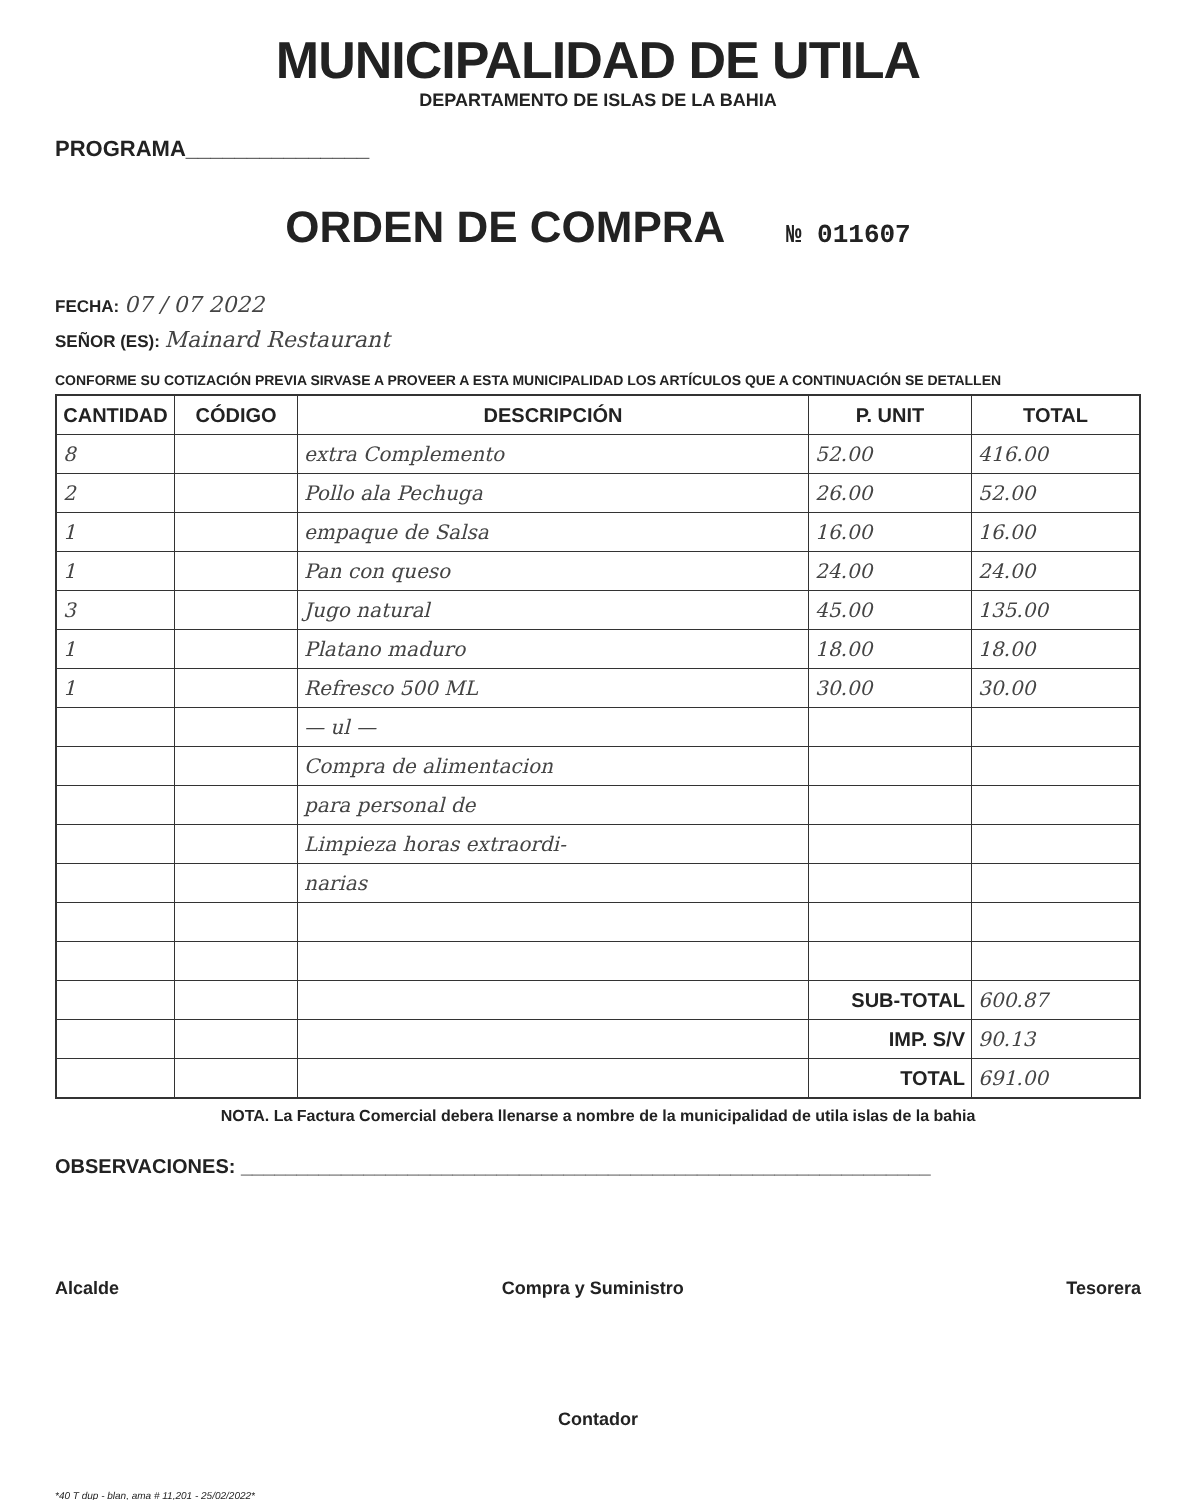MUNICIPALIDAD DE UTILA
DEPARTAMENTO DE ISLAS DE LA BAHIA
PROGRAMA_______________
ORDEN DE COMPRA № 011607
FECHA: 07 / 07 2022
SEÑOR (ES): Mainard Restaurant
CONFORME SU COTIZACIÓN PREVIA SIRVASE A PROVEER A ESTA MUNICIPALIDAD LOS ARTÍCULOS QUE A CONTINUACIÓN SE DETALLEN
| CANTIDAD | CÓDIGO | DESCRIPCIÓN | P. UNIT | TOTAL |
| --- | --- | --- | --- | --- |
| 8 | | extra Complemento | 52.00 | 416.00 |
| 2 | | Pollo ala Pechuga | 26.00 | 52.00 |
| 1 | | empaque de Salsa | 16.00 | 16.00 |
| 1 | | Pan con queso | 24.00 | 24.00 |
| 3 | | Jugo natural | 45.00 | 135.00 |
| 1 | | Platano maduro | 18.00 | 18.00 |
| 1 | | Refresco 500 ML | 30.00 | 30.00 |
| | | — ul — | | |
| | | Compra de alimentacion | | |
| | | para personal de | | |
| | | Limpieza horas extraordi- | | |
| | | narias | | |
| | | | SUB-TOTAL | 600.87 |
| | | | IMP. S/V | 90.13 |
| | | | TOTAL | 691.00 |
NOTA. La Factura Comercial debera llenarse a nombre de la municipalidad de utila islas de la bahia
OBSERVACIONES: ______________________________________________________________
Alcalde Compra y Suministro Tesorera
Contador
*40 T dup - blan, ama # 11,201 - 25/02/2022*